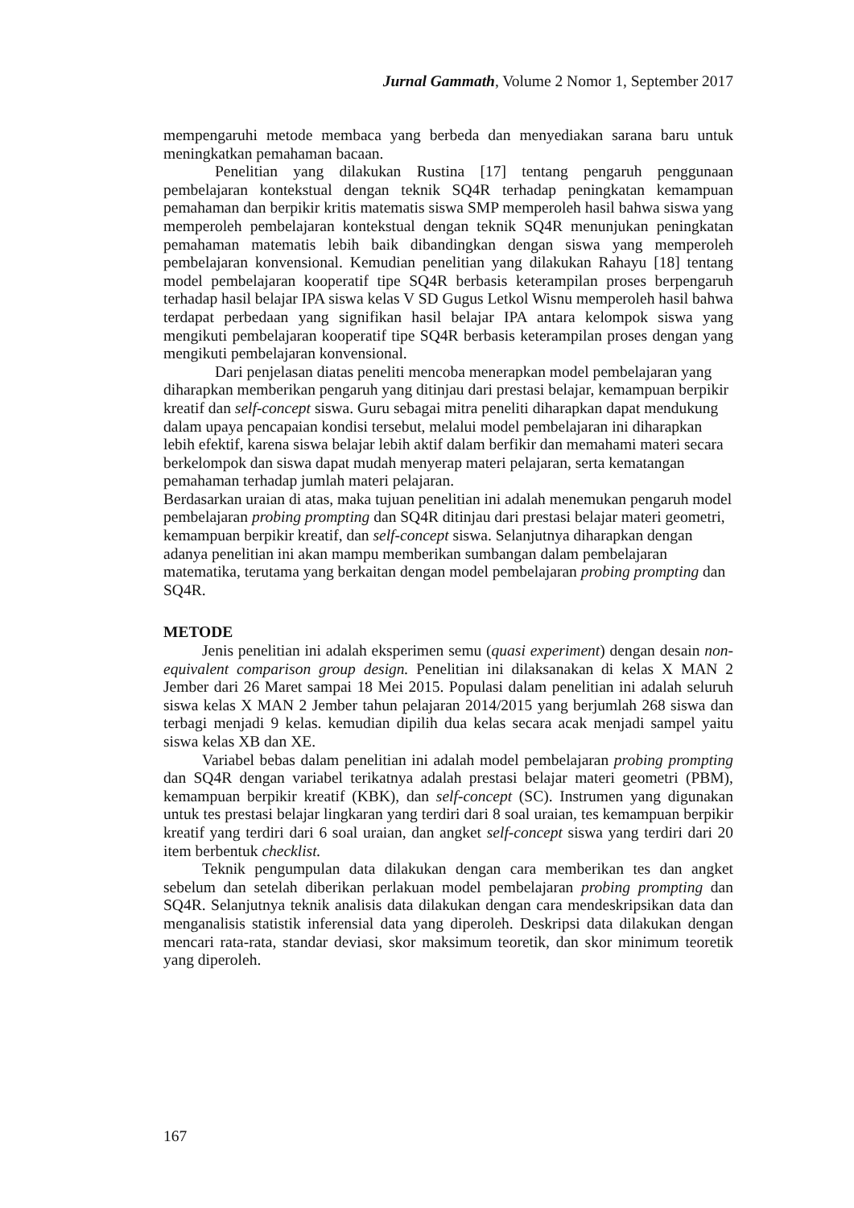Jurnal Gammath, Volume 2 Nomor 1, September 2017
mempengaruhi metode membaca yang berbeda dan menyediakan sarana baru untuk meningkatkan pemahaman bacaan.
Penelitian yang dilakukan Rustina [17] tentang pengaruh penggunaan pembelajaran kontekstual dengan teknik SQ4R terhadap peningkatan kemampuan pemahaman dan berpikir kritis matematis siswa SMP memperoleh hasil bahwa siswa yang memperoleh pembelajaran kontekstual dengan teknik SQ4R menunjukan peningkatan pemahaman matematis lebih baik dibandingkan dengan siswa yang memperoleh pembelajaran konvensional. Kemudian penelitian yang dilakukan Rahayu [18] tentang model pembelajaran kooperatif tipe SQ4R berbasis keterampilan proses berpengaruh terhadap hasil belajar IPA siswa kelas V SD Gugus Letkol Wisnu memperoleh hasil bahwa terdapat perbedaan yang signifikan hasil belajar IPA antara kelompok siswa yang mengikuti pembelajaran kooperatif tipe SQ4R berbasis keterampilan proses dengan yang mengikuti pembelajaran konvensional.
Dari penjelasan diatas peneliti mencoba menerapkan model pembelajaran yang diharapkan memberikan pengaruh yang ditinjau dari prestasi belajar, kemampuan berpikir kreatif dan self-concept siswa. Guru sebagai mitra peneliti diharapkan dapat mendukung dalam upaya pencapaian kondisi tersebut, melalui model pembelajaran ini diharapkan lebih efektif, karena siswa belajar lebih aktif dalam berfikir dan memahami materi secara berkelompok dan siswa dapat mudah menyerap materi pelajaran, serta kematangan pemahaman terhadap jumlah materi pelajaran.
Berdasarkan uraian di atas, maka tujuan penelitian ini adalah menemukan pengaruh model pembelajaran probing prompting dan SQ4R ditinjau dari prestasi belajar materi geometri, kemampuan berpikir kreatif, dan self-concept siswa. Selanjutnya diharapkan dengan adanya penelitian ini akan mampu memberikan sumbangan dalam pembelajaran matematika, terutama yang berkaitan dengan model pembelajaran probing prompting dan SQ4R.
METODE
Jenis penelitian ini adalah eksperimen semu (quasi experiment) dengan desain non-equivalent comparison group design. Penelitian ini dilaksanakan di kelas X MAN 2 Jember dari 26 Maret sampai 18 Mei 2015. Populasi dalam penelitian ini adalah seluruh siswa kelas X MAN 2 Jember tahun pelajaran 2014/2015 yang berjumlah 268 siswa dan terbagi menjadi 9 kelas. kemudian dipilih dua kelas secara acak menjadi sampel yaitu siswa kelas XB dan XE.
Variabel bebas dalam penelitian ini adalah model pembelajaran probing prompting dan SQ4R dengan variabel terikatnya adalah prestasi belajar materi geometri (PBM), kemampuan berpikir kreatif (KBK), dan self-concept (SC). Instrumen yang digunakan untuk tes prestasi belajar lingkaran yang terdiri dari 8 soal uraian, tes kemampuan berpikir kreatif yang terdiri dari 6 soal uraian, dan angket self-concept siswa yang terdiri dari 20 item berbentuk checklist.
Teknik pengumpulan data dilakukan dengan cara memberikan tes dan angket sebelum dan setelah diberikan perlakuan model pembelajaran probing prompting dan SQ4R. Selanjutnya teknik analisis data dilakukan dengan cara mendeskripsikan data dan menganalisis statistik inferensial data yang diperoleh. Deskripsi data dilakukan dengan mencari rata-rata, standar deviasi, skor maksimum teoretik, dan skor minimum teoretik yang diperoleh.
167